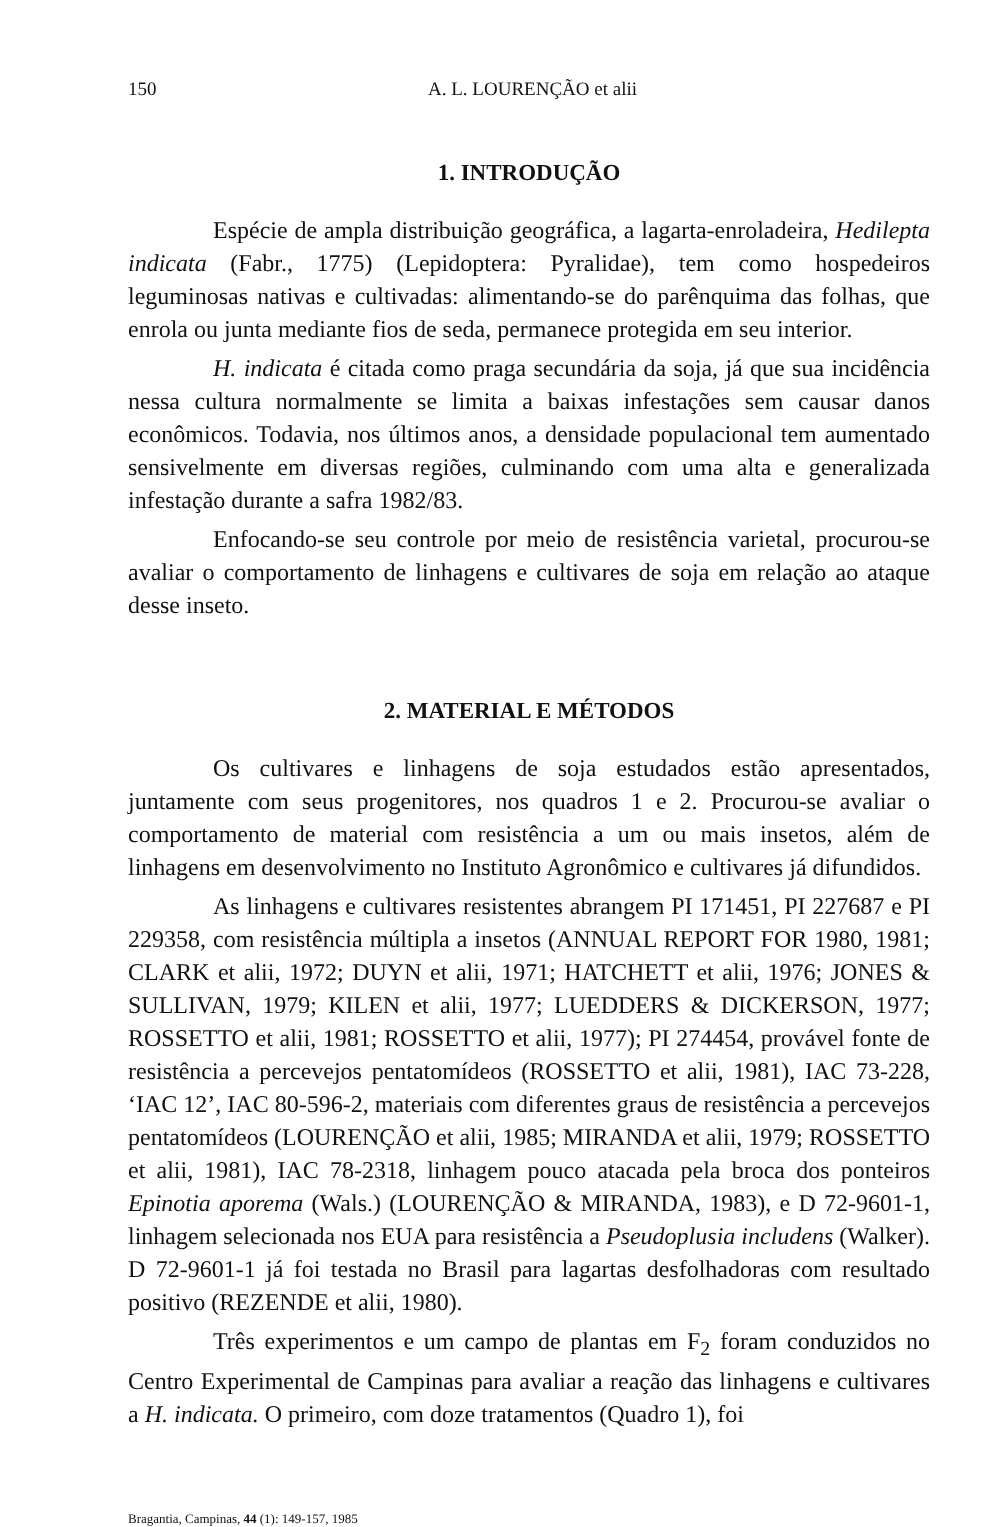150 A. L. LOURENÇÃO et alii
1. INTRODUÇÃO
Espécie de ampla distribuição geográfica, a lagarta-enroladeira, Hedilepta indicata (Fabr., 1775) (Lepidoptera: Pyralidae), tem como hospedeiros leguminosas nativas e cultivadas: alimentando-se do parênquima das folhas, que enrola ou junta mediante fios de seda, permanece protegida em seu interior.
H. indicata é citada como praga secundária da soja, já que sua incidência nessa cultura normalmente se limita a baixas infestações sem causar danos econômicos. Todavia, nos últimos anos, a densidade populacional tem aumentado sensivelmente em diversas regiões, culminando com uma alta e generalizada infestação durante a safra 1982/83.
Enfocando-se seu controle por meio de resistência varietal, procurou-se avaliar o comportamento de linhagens e cultivares de soja em relação ao ataque desse inseto.
2. MATERIAL E MÉTODOS
Os cultivares e linhagens de soja estudados estão apresentados, juntamente com seus progenitores, nos quadros 1 e 2. Procurou-se avaliar o comportamento de material com resistência a um ou mais insetos, além de linhagens em desenvolvimento no Instituto Agronômico e cultivares já difundidos.
As linhagens e cultivares resistentes abrangem PI 171451, PI 227687 e PI 229358, com resistência múltipla a insetos (ANNUAL REPORT FOR 1980, 1981; CLARK et alii, 1972; DUYN et alii, 1971; HATCHETT et alii, 1976; JONES & SULLIVAN, 1979; KILEN et alii, 1977; LUEDDERS & DICKERSON, 1977; ROSSETTO et alii, 1981; ROSSETTO et alii, 1977); PI 274454, provável fonte de resistência a percevejos pentatomídeos (ROSSETTO et alii, 1981), IAC 73-228, ‘IAC 12’, IAC 80-596-2, materiais com diferentes graus de resistência a percevejos pentatomídeos (LOURENÇÃO et alii, 1985; MIRANDA et alii, 1979; ROSSETTO et alii, 1981), IAC 78-2318, linhagem pouco atacada pela broca dos ponteiros Epinotia aporema (Wals.) (LOURENÇÃO & MIRANDA, 1983), e D 72-9601-1, linhagem selecionada nos EUA para resistência a Pseudoplusia includens (Walker). D 72-9601-1 já foi testada no Brasil para lagartas desfolhadoras com resultado positivo (REZENDE et alii, 1980).
Três experimentos e um campo de plantas em F<sub>2</sub> foram conduzidos no Centro Experimental de Campinas para avaliar a reação das linhagens e cultivares a H. indicata. O primeiro, com doze tratamentos (Quadro 1), foi
Bragantia, Campinas, 44 (1): 149-157, 1985